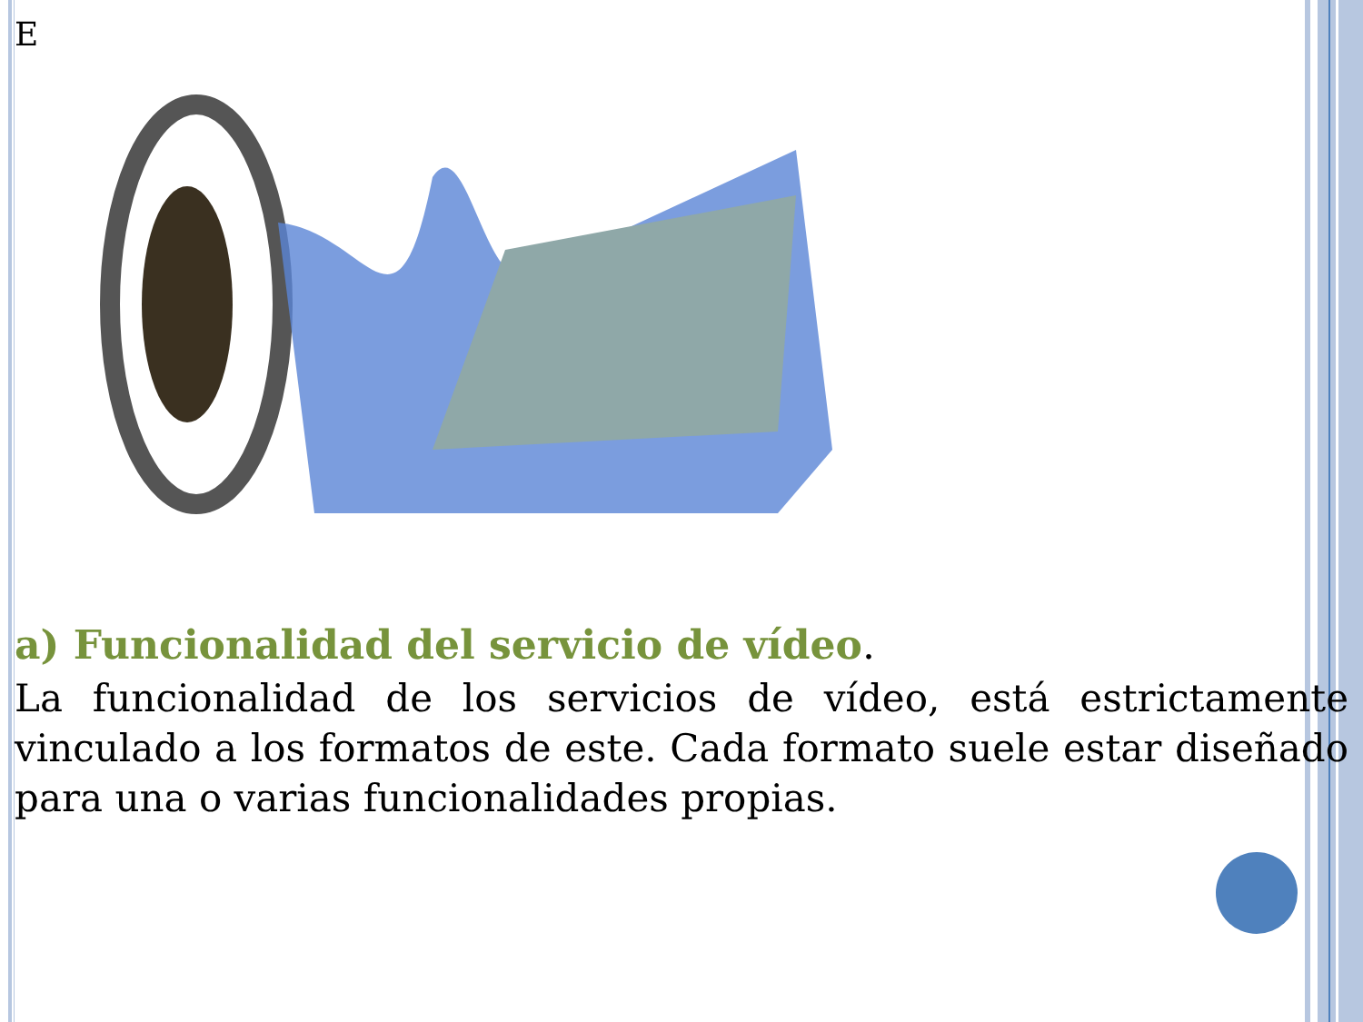E
a) Funcionalidad del servicio de vídeo.
La funcionalidad de los servicios de vídeo, está estrictamente vinculado a los formatos de este. Cada formato suele estar diseñado para una o varias funcionalidades propias.